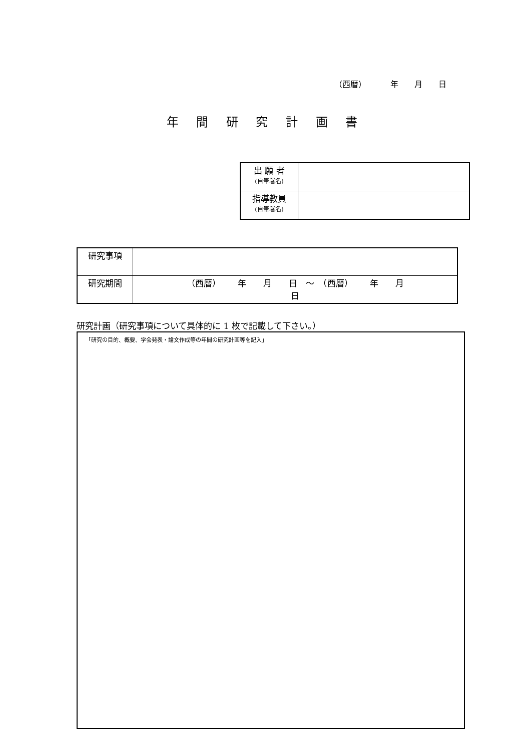（西暦）   年  月  日
年 間 研 究 計 画 書
| 出 願 者 (自筆署名) | |
| 指導教員 (自筆署名) | |
| 研究事項 | |
| 研究期間 | （西暦） 年 月 日 ～ （西暦） 年 月 日 |
研究計画（研究事項について具体的に 1 枚で記載して下さい。）
「研究の目的、概要、学会発表・論文作成等の年間の研究計画等を記入」